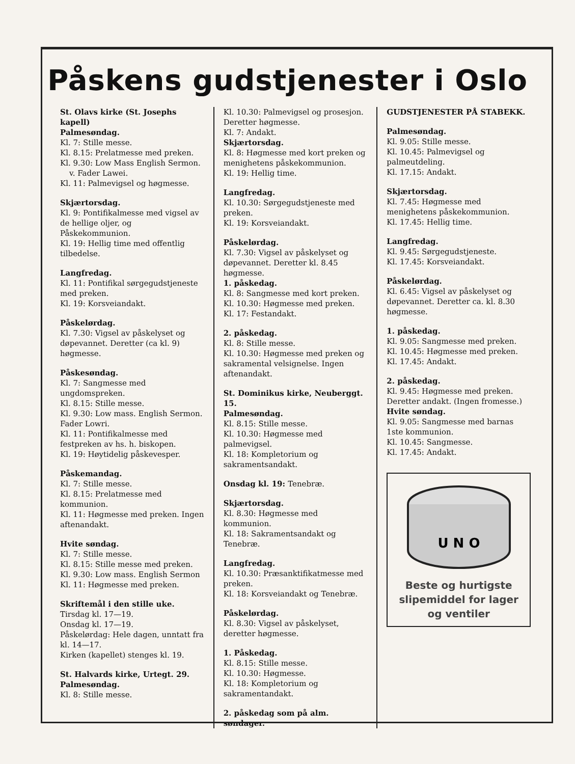Påskens gudstjenester i Oslo
St. Olavs kirke (St. Josephs kapell)
Palmesøndag.
Kl. 7: Stille messe.
Kl. 8.15: Prelatmesse med preken.
Kl. 9.30: Low Mass English Sermon.
v. Fader Lawei.
Kl. 11: Palmevigsel og høgmesse.
Skjærtorsdag.
Kl. 9: Pontifikalmesse med vigsel av de hellige oljer, og Påskekommunion.
Kl. 19: Hellig time med offentlig tilbedelse.
Langfredag.
Kl. 11: Pontifikal sørgegudstjeneste med preken.
Kl. 19: Korsveiandakt.
Påskelørdag.
Kl. 7.30: Vigsel av påskelyset og døpevannet. Deretter (ca kl. 9) høgmesse.
Påskesøndag.
Kl. 7: Sangmesse med ungdomspreken.
Kl. 8.15: Stille messe.
Kl. 9.30: Low mass. English Sermon. Fader Lowri.
Kl. 11: Pontifikalmesse med festpreken av hs. h. biskopen.
Kl. 19: Høytidelig påskevesper.
Påskemandag.
Kl. 7: Stille messe.
Kl. 8.15: Prelatmesse med kommunion.
Kl. 11: Høgmesse med preken. Ingen aftenandakt.
Hvite søndag.
Kl. 7: Stille messe.
Kl. 8.15: Stille messe med preken.
Kl. 9.30: Low mass. English Sermon
Kl. 11: Høgmesse med preken.
Skriftemål i den stille uke.
Tirsdag kl. 17—19.
Onsdag kl. 17—19.
Påskelørdag: Hele dagen, unntatt fra kl. 14—17.
Kirken (kapellet) stenges kl. 19.
St. Halvards kirke, Urtegt. 29.
Palmesøndag.
Kl. 8: Stille messe.
Kl. 10.30: Palmevigsel og prosesjon. Deretter høgmesse.
Kl. 7: Andakt.
Skjærtorsdag.
Kl. 8: Høgmesse med kort preken og menighetens påskekommunion.
Kl. 19: Hellig time.
Langfredag.
Kl. 10.30: Sørgegudstjeneste med preken.
Kl. 19: Korsveiandakt.
Påskelørdag.
Kl. 7.30: Vigsel av påskelyset og døpevannet. Deretter kl. 8.45 høgmesse.
1. påskedag.
Kl. 8: Sangmesse med kort preken.
Kl. 10.30: Høgmesse med preken.
Kl. 17: Festandakt.
2. påskedag.
Kl. 8: Stille messe.
Kl. 10.30: Høgmesse med preken og sakramental velsignelse. Ingen aftenandakt.
St. Dominikus kirke, Neuberggt. 15.
Palmesøndag.
Kl. 8.15: Stille messe.
Kl. 10.30: Høgmesse med palmevigsel.
Kl. 18: Kompletorium og sakramentsandakt.
Onsdag kl. 19: Tenebræ.
Skjærtorsdag.
Kl. 8.30: Høgmesse med kommunion.
Kl. 18: Sakramentsandakt og Tenebræ.
Langfredag.
Kl. 10.30: Præsanktifikatmesse med preken.
Kl. 18: Korsveiandakt og Tenebræ.
Påskelørdag.
Kl. 8.30: Vigsel av påskelyset, deretter høgmesse.
1. Påskedag.
Kl. 8.15: Stille messe.
Kl. 10.30: Høgmesse.
Kl. 18: Kompletorium og sakramentandakt.
2. påskedag som på alm. søndager.
GUDSTJENESTER PÅ STABEKK.
Palmesøndag.
Kl. 9.05: Stille messe.
Kl. 10.45: Palmevigsel og palmeutdeling.
Kl. 17.15: Andakt.
Skjærtorsdag.
Kl. 7.45: Høgmesse med menighetens påskekommunion.
Kl. 17.45: Hellig time.
Langfredag.
Kl. 9.45: Sørgegudstjeneste.
Kl. 17.45: Korsveiandakt.
Påskelørdag.
Kl. 6.45: Vigsel av påskelyset og døpevannet. Deretter ca. kl. 8.30 høgmesse.
1. påskedag.
Kl. 9.05: Sangmesse med preken.
Kl. 10.45: Høgmesse med preken.
Kl. 17.45: Andakt.
2. påskedag.
Kl. 9.45: Høgmesse med preken. Deretter andakt. (Ingen fromesse.)
Hvite søndag.
Kl. 9.05: Sangmesse med barnas 1ste kommunion.
Kl. 10.45: Sangmesse.
Kl. 17.45: Andakt.
U N O
Beste og hurtigste slipemiddel for lager og ventiler